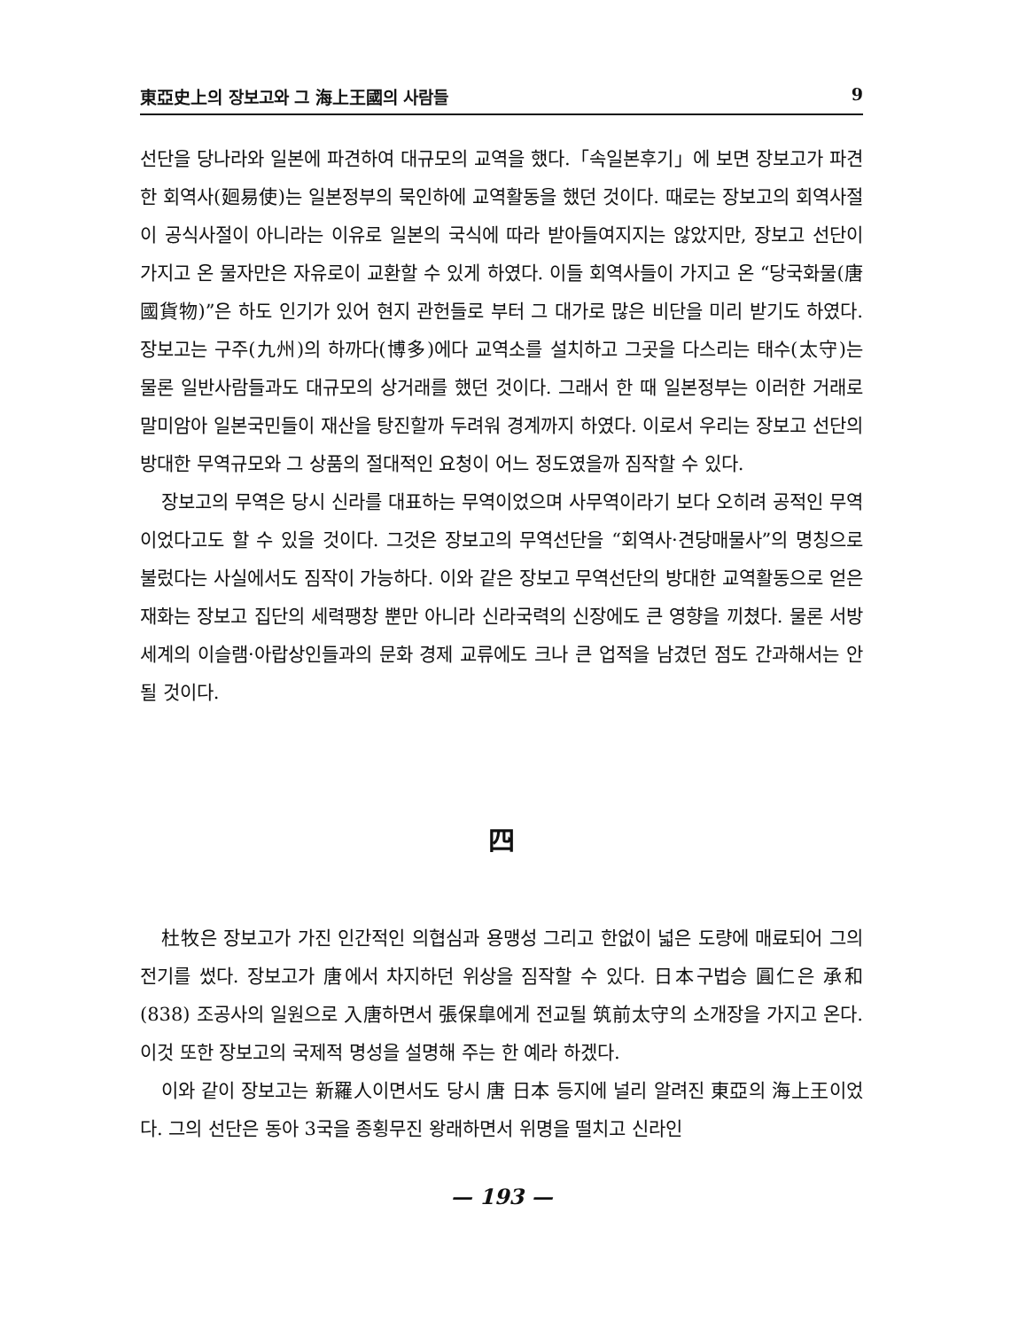東亞史上의 장보고와 그 海上王國의 사람들 9
선단을 당나라와 일본에 파견하여 대규모의 교역을 했다.「속일본후기」에 보면 장보고가 파견한 회역사(廻易使)는 일본정부의 묵인하에 교역활동을 했던 것이다. 때로는 장보고의 회역사절이 공식사절이 아니라는 이유로 일본의 국식에 따라 받아들여지지는 않았지만, 장보고 선단이 가지고 온 물자만은 자유로이 교환할 수 있게 하였다. 이들 회역사들이 가지고 온 “당국화물(唐國貨物)”은 하도 인기가 있어 현지 관헌들로 부터 그 대가로 많은 비단을 미리 받기도 하였다. 장보고는 구주(九州)의 하까다(博多)에다 교역소를 설치하고 그곳을 다스리는 태수(太守)는 물론 일반사람들과도 대규모의 상거래를 했던 것이다. 그래서 한 때 일본정부는 이러한 거래로 말미암아 일본국민들이 재산을 탕진할까 두려워 경계까지 하였다. 이로서 우리는 장보고 선단의 방대한 무역규모와 그 상품의 절대적인 요청이 어느 정도였을까 짐작할 수 있다.
장보고의 무역은 당시 신라를 대표하는 무역이었으며 사무역이라기 보다 오히려 공적인 무역이었다고도 할 수 있을 것이다. 그것은 장보고의 무역선단을 “회역사·견당매물사”의 명칭으로 불렀다는 사실에서도 짐작이 가능하다. 이와 같은 장보고 무역선단의 방대한 교역활동으로 얻은 재화는 장보고 집단의 세력팽창 뿐만 아니라 신라국력의 신장에도 큰 영향을 끼쳤다. 물론 서방세계의 이슬램·아랍상인들과의 문화 경제 교류에도 크나 큰 업적을 남겼던 점도 간과해서는 안될 것이다.
四
杜牧은 장보고가 가진 인간적인 의협심과 용맹성 그리고 한없이 넓은 도량에 매료되어 그의 전기를 썼다. 장보고가 唐에서 차지하던 위상을 짐작할 수 있다. 日本구법승 圓仁은 承和(838) 조공사의 일원으로 入唐하면서 張保皐에게 전교될 筑前太守의 소개장을 가지고 온다. 이것 또한 장보고의 국제적 명성을 설명해 주는 한 예라 하겠다.
이와 같이 장보고는 新羅人이면서도 당시 唐 日本 등지에 널리 알려진 東亞의 海上王이었다. 그의 선단은 동아 3국을 종횡무진 왕래하면서 위명을 떨치고 신라인
— 193 —